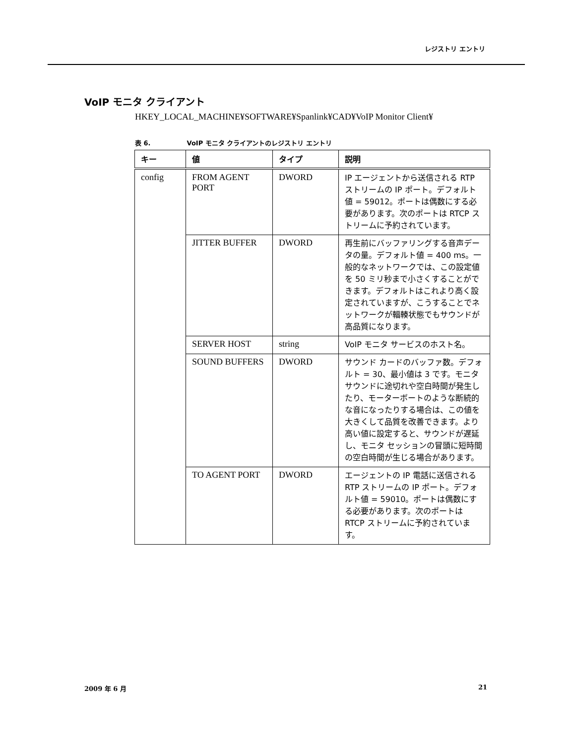レジストリ エントリ
VoIP モニタ クライアント
HKEY_LOCAL_MACHINE¥SOFTWARE¥Spanlink¥CAD¥VoIP Monitor Client¥
表 6. VoIP モニタ クライアントのレジストリ エントリ
| キー | 値 | タイプ | 説明 |
| --- | --- | --- | --- |
| config | FROM AGENT PORT | DWORD | IP エージェントから送信される RTP ストリームの IP ポート。デフォルト値 = 59012。ポートは偶数にする必要があります。次のポートは RTCP ストリームに予約されています。 |
| | JITTER BUFFER | DWORD | 再生前にバッファリングする音声データの量。デフォルト値 = 400 ms。一般的なネットワークでは、この設定値を 50 ミリ秒まで小さくすることができます。デフォルトはこれより高く設定されていますが、こうすることでネットワークが輻輳状態でもサウンドが高品質になります。 |
| | SERVER HOST | string | VoIP モニタ サービスのホスト名。 |
| | SOUND BUFFERS | DWORD | サウンド カードのバッファ数。デフォルト = 30、最小値は 3 です。モニタ サウンドに途切れや空白時間が発生したり、モーターボートのような断続的な音になったりする場合は、この値を大きくして品質を改善できます。より高い値に設定すると、サウンドが遅延し、モニタ セッションの冒頭に短時間の空白時間が生じる場合があります。 |
| | TO AGENT PORT | DWORD | エージェントの IP 電話に送信される RTP ストリームの IP ポート。デフォルト値 = 59010。ポートは偶数にする必要があります。次のポートは RTCP ストリームに予約されています。 |
2009 年 6 月 21